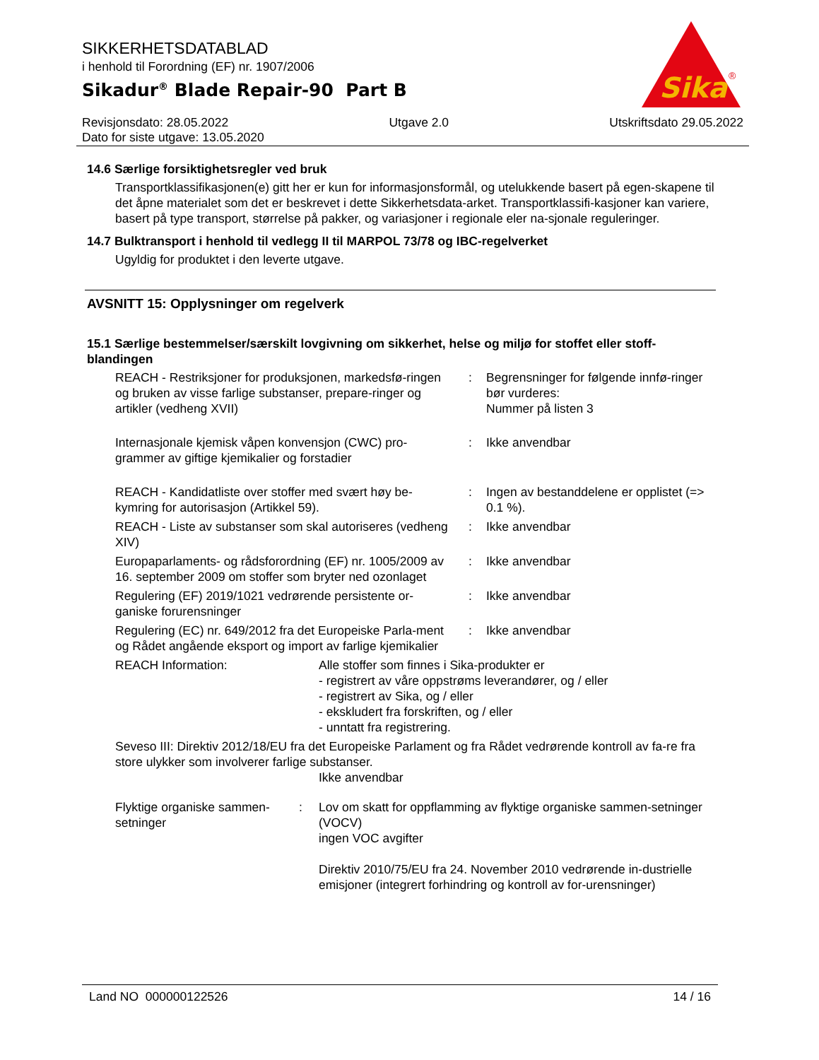SIKKERHETSDATABLAD
i henhold til Forordning (EF) nr. 1907/2006
Sikadur<sup>®</sup> Blade Repair-90 Part B
Sika
®
Revisjonsdato: 28.05.2022 Utgave 2.0 Utskriftsdato 29.05.2022
Dato for siste utgave: 13.05.2020
14.6 Særlige forsiktighetsregler ved bruk
Transportklassifikasjonen(e) gitt her er kun for informasjonsformål, og utelukkende basert på egen-skapene til det åpne materialet som det er beskrevet i dette Sikkerhetsdata-arket. Transportklassifi-kasjoner kan variere, basert på type transport, størrelse på pakker, og variasjoner i regionale eler na-sjonale reguleringer.
14.7 Bulktransport i henhold til vedlegg II til MARPOL 73/78 og IBC-regelverket
Ugyldig for produktet i den leverte utgave.
AVSNITT 15: Opplysninger om regelverk
15.1 Særlige bestemmelser/særskilt lovgivning om sikkerhet, helse og miljø for stoffet eller stoff-blandingen
| REACH - Restriksjoner for produksjonen, markedsfø-ringen og bruken av visse farlige substanser, prepare-ringer og artikler (vedheng XVII) | : | Begrensninger for følgende innfø-ringer bør vurderes: Nummer på listen 3 |
| Internasjonale kjemisk våpen konvensjon (CWC) pro-grammer av giftige kjemikalier og forstadier | : | Ikke anvendbar |
| REACH - Kandidatliste over stoffer med svært høy be-kymring for autorisasjon (Artikkel 59). | : | Ingen av bestanddelene er opplistet (=> 0.1 %). |
| REACH - Liste av substanser som skal autoriseres (vedheng XIV) | : | Ikke anvendbar |
| Europaparlaments- og rådsforordning (EF) nr. 1005/2009 av 16. september 2009 om stoffer som bryter ned ozonlaget | : | Ikke anvendbar |
| Regulering (EF) 2019/1021 vedrørende persistente or-ganiske forurensninger | : | Ikke anvendbar |
| Regulering (EC) nr. 649/2012 fra det Europeiske Parla-ment og Rådet angående eksport og import av farlige kjemikalier | : | Ikke anvendbar |
| REACH Information: | Alle stoffer som finnes i Sika-produkter er - registrert av våre oppstrøms leverandører, og / eller - registrert av Sika, og / eller - ekskludert fra forskriften, og / eller - unntatt fra registrering. |
Seveso III: Direktiv 2012/18/EU fra det Europeiske Parlament og fra Rådet vedrørende kontroll av fa-re fra store ulykker som involverer farlige substanser.
Ikke anvendbar
| Flyktige organiske sammen-setninger | : | Lov om skatt for oppflamming av flyktige organiske sammen-setninger (VOCV) ingen VOC avgifter Direktiv 2010/75/EU fra 24. November 2010 vedrørende in-dustrielle emisjoner (integrert forhindring og kontroll av for-urensninger) |
Land NO 000000122526 14 / 16